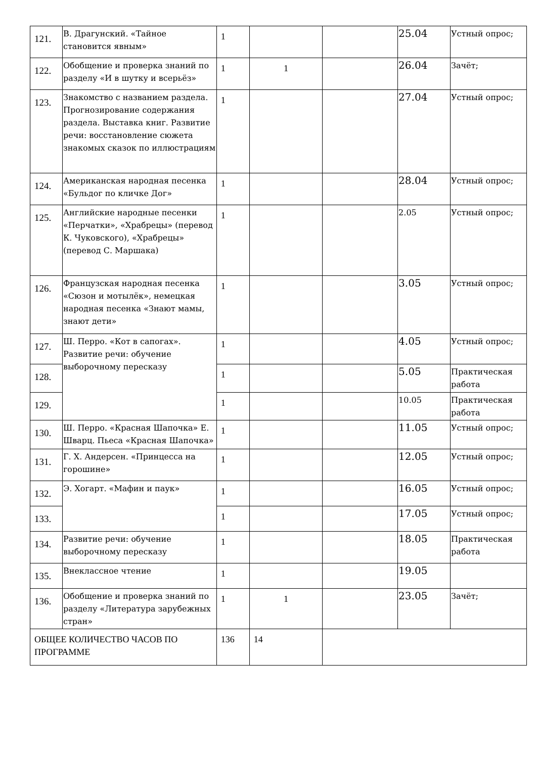| 121. | В. Драгунский. «Тайное становится явным» | 1 | | | 25.04 | Устный опрос; |
| 122. | Обобщение и проверка знаний по разделу «И в шутку и всерьёз» | 1 | 1 | | 26.04 | Зачёт; |
| 123. | Знакомство с названием раздела. Прогнозирование содержания раздела. Выставка книг. Развитие речи: восстановление сюжета знакомых сказок по иллюстрациям | 1 | | | 27.04 | Устный опрос; |
| 124. | Американская народная песенка «Бульдог по кличке Дог» | 1 | | | 28.04 | Устный опрос; |
| 125. | Английские народные песенки «Перчатки», «Храбрецы» (перевод К. Чуковского), «Храбрецы» (перевод С. Маршака) | 1 | | | 2.05 | Устный опрос; |
| 126. | Французская народная песенка «Сюзон и мотылёк», немецкая народная песенка «Знают мамы, знают дети» | 1 | | | 3.05 | Устный опрос; |
| 127. | Ш. Перро. «Кот в сапогах». Развитие речи: обучение выборочному пересказу | 1 | | | 4.05 | Устный опрос; |
| 128. | | 1 | | | 5.05 | Практическая работа |
| 129. | | 1 | | | 10.05 | Практическая работа |
| 130. | Ш. Перро. «Красная Шапочка» Е. Шварц. Пьеса «Красная Шапочка» | 1 | | | 11.05 | Устный опрос; |
| 131. | Г. Х. Андерсен. «Принцесса на горошине» | 1 | | | 12.05 | Устный опрос; |
| 132. | Э. Хогарт. «Мафин и паук» | 1 | | | 16.05 | Устный опрос; |
| 133. | | 1 | | | 17.05 | Устный опрос; |
| 134. | Развитие речи: обучение выборочному пересказу | 1 | | | 18.05 | Практическая работа |
| 135. | Внеклассное чтение | 1 | | | 19.05 | |
| 136. | Обобщение и проверка знаний по разделу «Литература зарубежных стран» | 1 | 1 | | 23.05 | Зачёт; |
| ОБЩЕЕ КОЛИЧЕСТВО ЧАСОВ ПО ПРОГРАММЕ | | 136 | 14 | | | |